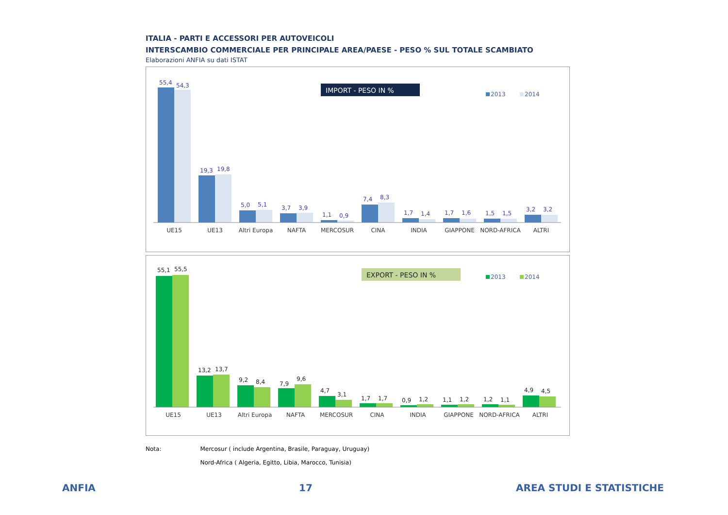ITALIA - PARTI E ACCESSORI PER AUTOVEICOLI
INTERSCAMBIO COMMERCIALE PER PRINCIPALE AREA/PAESE - PESO % SUL TOTALE SCAMBIATO
Elaborazioni ANFIA su dati ISTAT
IMPORT - PESO IN %
2013
2014
UE15
UE13
Altri Europa
NAFTA
MERCOSUR
CINA
INDIA
GIAPPONE
NORD-AFRICA
ALTRI
55,4
54,3
19,3
19,8
5,0
5,1
3,7
3,9
1,1
0,9
7,4
8,3
1,7
1,4
1,7
1,6
1,5
1,5
3,2
3,2
EXPORT - PESO IN %
2013
2014
UE15
UE13
Altri Europa
NAFTA
MERCOSUR
CINA
INDIA
GIAPPONE
NORD-AFRICA
ALTRI
55,1
55,5
13,2
13,7
9,2
8,4
7,9
9,6
4,7
3,1
1,7
1,7
0,9
1,2
1,1
1,2
1,2
1,1
4,9
4,5
Nota: Mercosur ( include Argentina, Brasile, Paraguay, Uruguay)
Nord-Africa ( Algeria, Egitto, Libia, Marocco, Tunisia)
ANFIA 17 AREA STUDI E STATISTICHE